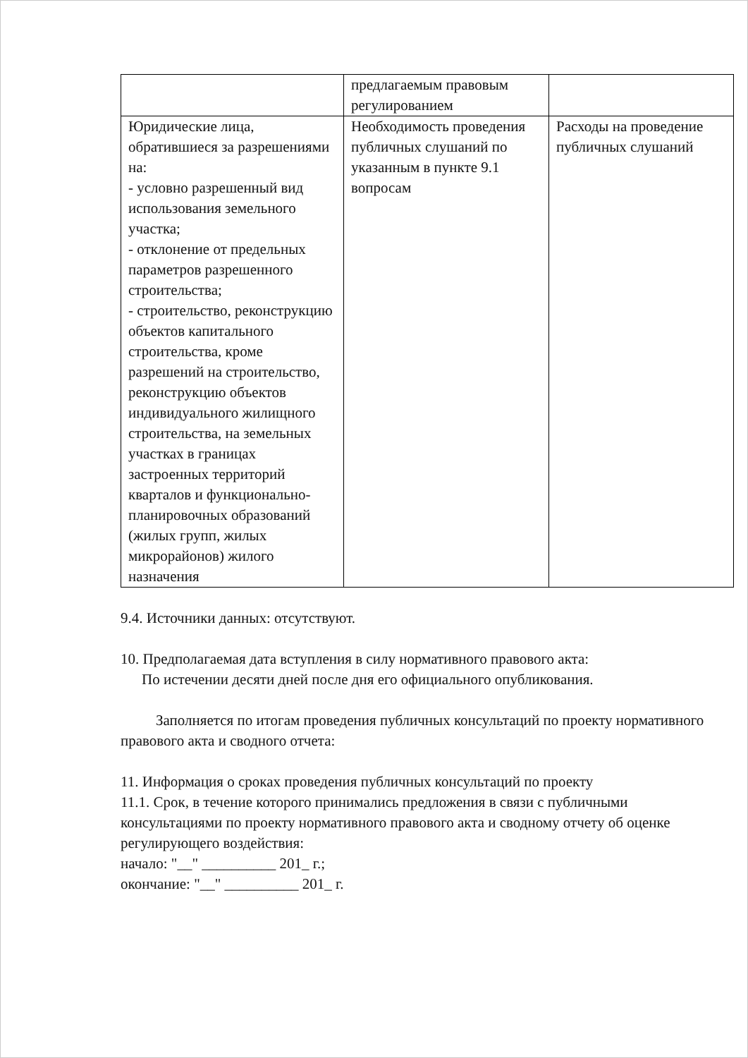| | предлагаемым правовым регулированием | |
| Юридические лица, обратившиеся за разрешениями на: - условно разрешенный вид использования земельного участка; - отклонение от предельных параметров разрешенного строительства; - строительство, реконструкцию объектов капитального строительства, кроме разрешений на строительство, реконструкцию объектов индивидуального жилищного строительства, на земельных участках в границах застроенных территорий кварталов и функционально-планировочных образований (жилых групп, жилых микрорайонов) жилого назначения | Необходимость проведения публичных слушаний по указанным в пункте 9.1 вопросам | Расходы на проведение публичных слушаний |
9.4. Источники данных: отсутствуют.
10. Предполагаемая дата вступления в силу нормативного правового акта:
По истечении десяти дней после дня его официального опубликования.
Заполняется по итогам проведения публичных консультаций по проекту нормативного правового акта и сводного отчета:
11. Информация о сроках проведения публичных консультаций по проекту
11.1. Срок, в течение которого принимались предложения в связи с публичными консультациями по проекту нормативного правового акта и сводному отчету об оценке регулирующего воздействия:
начало: "__" __________ 201_ г.;
окончание: "__" __________ 201_ г.